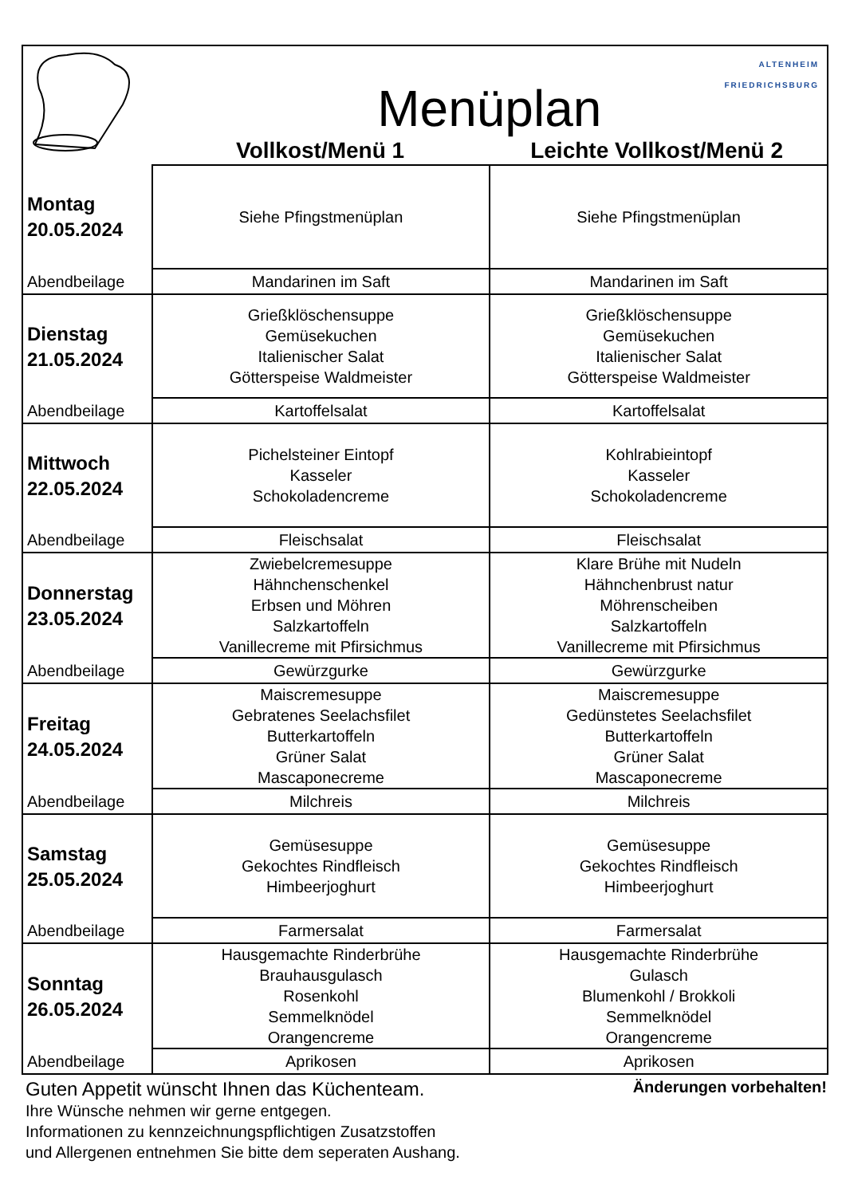| | Menüplan Vollkost/Menü 1 Leichte Vollkost/Menü 2 ALTENHEIM FRIEDRICHSBURG | |
| Montag 20.05.2024 | Siehe Pfingstmenüplan | Siehe Pfingstmenüplan |
| Abendbeilage | Mandarinen im Saft | Mandarinen im Saft |
| Dienstag 21.05.2024 | Grießklöschensuppe Gemüsekuchen Italienischer Salat Götterspeise Waldmeister | Grießklöschensuppe Gemüsekuchen Italienischer Salat Götterspeise Waldmeister |
| Abendbeilage | Kartoffelsalat | Kartoffelsalat |
| Mittwoch 22.05.2024 | Pichelsteiner Eintopf Kasseler Schokoladencreme | Kohlrabieintopf Kasseler Schokoladencreme |
| Abendbeilage | Fleischsalat | Fleischsalat |
| Donnerstag 23.05.2024 | Zwiebelcremesuppe Hähnchenschenkel Erbsen und Möhren Salzkartoffeln Vanillecreme mit Pfirsichmus | Klare Brühe mit Nudeln Hähnchenbrust natur Möhrenscheiben Salzkartoffeln Vanillecreme mit Pfirsichmus |
| Abendbeilage | Gewürzgurke | Gewürzgurke |
| Freitag 24.05.2024 | Maiscremesuppe Gebratenes Seelachsfilet Butterkartoffeln Grüner Salat Mascaponecreme | Maiscremesuppe Gedünstetes Seelachsfilet Butterkartoffeln Grüner Salat Mascaponecreme |
| Abendbeilage | Milchreis | Milchreis |
| Samstag 25.05.2024 | Gemüsesuppe Gekochtes Rindfleisch Himbeerjoghurt | Gemüsesuppe Gekochtes Rindfleisch Himbeerjoghurt |
| Abendbeilage | Farmersalat | Farmersalat |
| Sonntag 26.05.2024 | Hausgemachte Rinderbrühe Brauhausgulasch Rosenkohl Semmelknödel Orangencreme | Hausgemachte Rinderbrühe Gulasch Blumenkohl / Brokkoli Semmelknödel Orangencreme |
| Abendbeilage | Aprikosen | Aprikosen |
Guten Appetit wünscht Ihnen das Küchenteam. Änderungen vorbehalten!
Ihre Wünsche nehmen wir gerne entgegen.
Informationen zu kennzeichnungspflichtigen Zusatzstoffen
und Allergenen entnehmen Sie bitte dem seperaten Aushang.